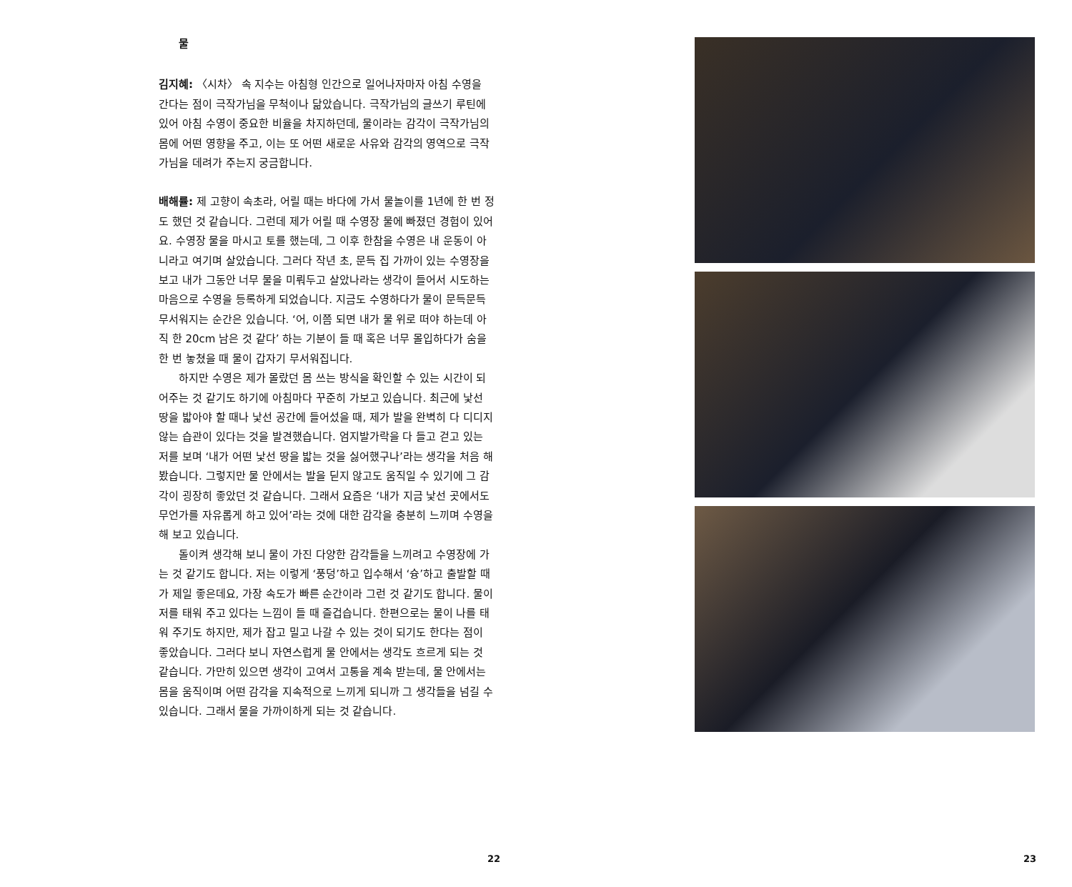물
김지혜: 〈시차〉 속 지수는 아침형 인간으로 일어나자마자 아침 수영을 간다는 점이 극작가님을 무척이나 닮았습니다. 극작가님의 글쓰기 루틴에 있어 아침 수영이 중요한 비율을 차지하던데, 물이라는 감각이 극작가님의 몸에 어떤 영향을 주고, 이는 또 어떤 새로운 사유와 감각의 영역으로 극작가님을 데려가 주는지 궁금합니다.
배해률: 제 고향이 속초라, 어릴 때는 바다에 가서 물놀이를 1년에 한 번 정도 했던 것 같습니다. 그런데 제가 어릴 때 수영장 물에 빠졌던 경험이 있어요. 수영장 물을 마시고 토를 했는데, 그 이후 한참을 수영은 내 운동이 아니라고 여기며 살았습니다. 그러다 작년 초, 문득 집 가까이 있는 수영장을 보고 내가 그동안 너무 물을 미뤄두고 살았나라는 생각이 들어서 시도하는 마음으로 수영을 등록하게 되었습니다. 지금도 수영하다가 물이 문득문득 무서워지는 순간은 있습니다. ‘어, 이쯤 되면 내가 물 위로 떠야 하는데 아직 한 20cm 남은 것 같다’ 하는 기분이 들 때 혹은 너무 몰입하다가 숨을 한 번 놓쳤을 때 물이 갑자기 무서워집니다.
하지만 수영은 제가 몰랐던 몸 쓰는 방식을 확인할 수 있는 시간이 되어주는 것 같기도 하기에 아침마다 꾸준히 가보고 있습니다. 최근에 낯선 땅을 밟아야 할 때나 낯선 공간에 들어섰을 때, 제가 발을 완벽히 다 디디지 않는 습관이 있다는 것을 발견했습니다. 엄지발가락을 다 들고 걷고 있는 저를 보며 ‘내가 어떤 낯선 땅을 밟는 것을 싫어했구나’라는 생각을 처음 해봤습니다. 그렇지만 물 안에서는 발을 딛지 않고도 움직일 수 있기에 그 감각이 굉장히 좋았던 것 같습니다. 그래서 요즘은 ‘내가 지금 낯선 곳에서도 무언가를 자유롭게 하고 있어’라는 것에 대한 감각을 충분히 느끼며 수영을 해 보고 있습니다.
돌이켜 생각해 보니 물이 가진 다양한 감각들을 느끼려고 수영장에 가는 것 같기도 합니다. 저는 이렇게 ‘풍덩’하고 입수해서 ‘슝’하고 출발할 때가 제일 좋은데요, 가장 속도가 빠른 순간이라 그런 것 같기도 합니다. 물이 저를 태워 주고 있다는 느낌이 들 때 즐겁습니다. 한편으로는 물이 나를 태워 주기도 하지만, 제가 잡고 밀고 나갈 수 있는 것이 되기도 한다는 점이 좋았습니다. 그러다 보니 자연스럽게 물 안에서는 생각도 흐르게 되는 것 같습니다. 가만히 있으면 생각이 고여서 고통을 계속 받는데, 물 안에서는 몸을 움직이며 어떤 감각을 지속적으로 느끼게 되니까 그 생각들을 넘길 수 있습니다. 그래서 물을 가까이하게 되는 것 같습니다.
22 23